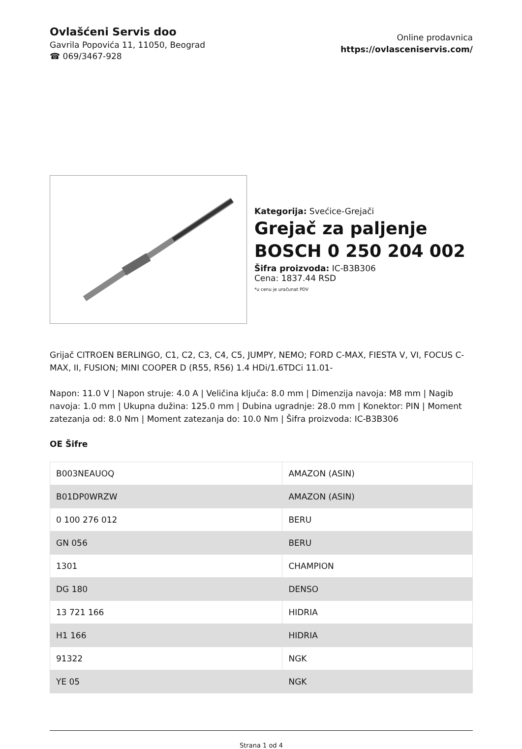Ovlašćeni Servis doo
Gavrila Popovića 11, 11050, Beograd
☎ 069/3467-928
Online prodavnica
https://ovlasceniservis.com/
Kategorija: Svećice-Grejači
Grejač za paljenje BOSCH 0 250 204 002
Šifra proizvoda: IC-B3B306
Cena: 1837.44 RSD
*u cenu je uračunat PDV
Grijač CITROEN BERLINGO, C1, C2, C3, C4, C5, JUMPY, NEMO; FORD C-MAX, FIESTA V, VI, FOCUS C-MAX, II, FUSION; MINI COOPER D (R55, R56) 1.4 HDi/1.6TDCi 11.01-
Napon: 11.0 V | Napon struje: 4.0 A | Veličina ključa: 8.0 mm | Dimenzija navoja: M8 mm | Nagib navoja: 1.0 mm | Ukupna dužina: 125.0 mm | Dubina ugradnje: 28.0 mm | Konektor: PIN | Moment zatezanja od: 8.0 Nm | Moment zatezanja do: 10.0 Nm | Šifra proizvoda: IC-B3B306
OE Šifre
| B003NEAUOQ | AMAZON (ASIN) |
| B01DP0WRZW | AMAZON (ASIN) |
| 0 100 276 012 | BERU |
| GN 056 | BERU |
| 1301 | CHAMPION |
| DG 180 | DENSO |
| 13 721 166 | HIDRIA |
| H1 166 | HIDRIA |
| 91322 | NGK |
| YE 05 | NGK |
Strana 1 od 4